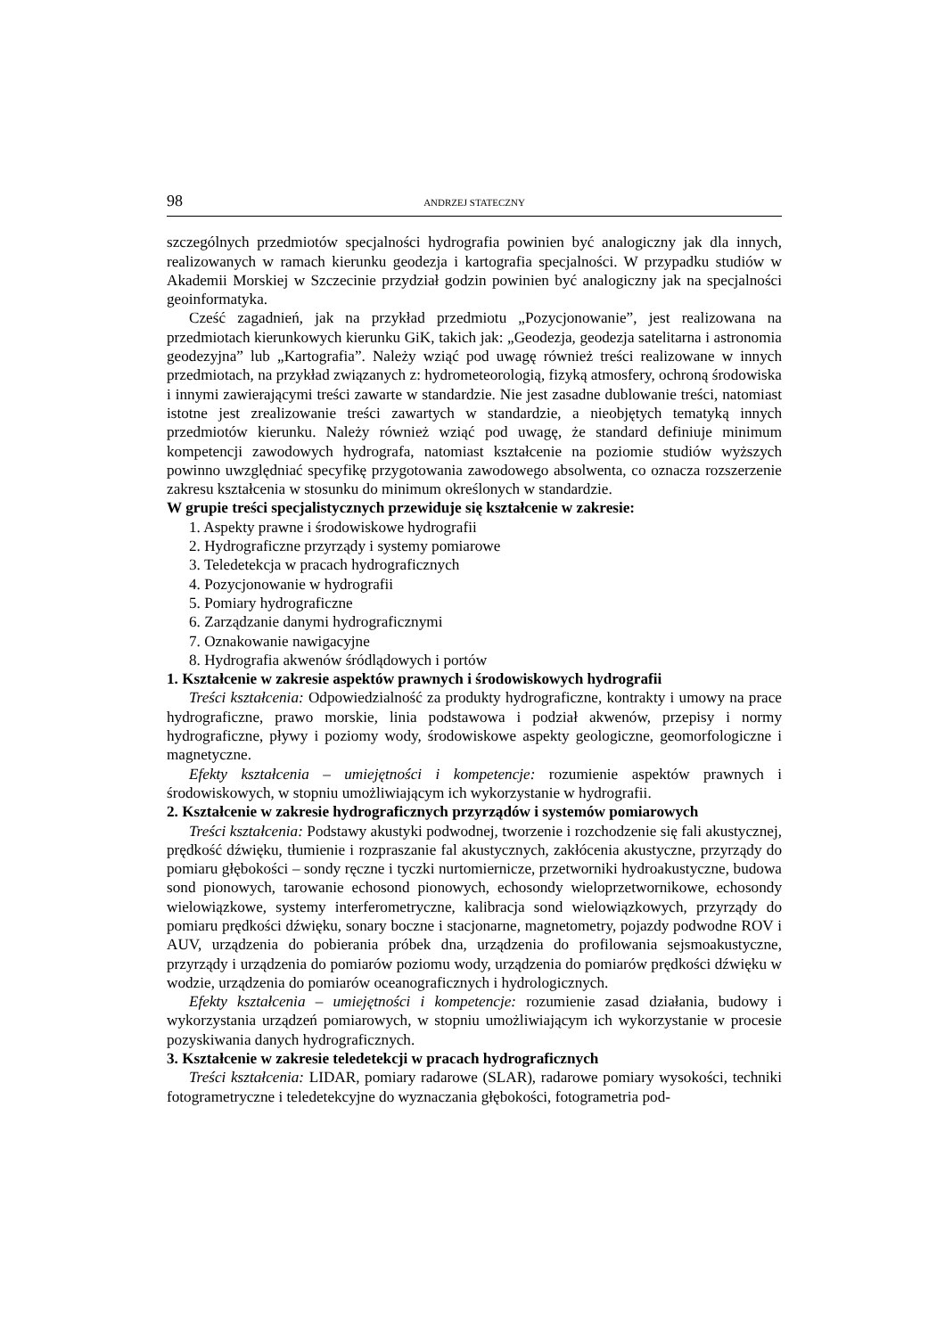98 ANDRZEJ STATECZNY
szczególnych przedmiotów specjalności hydrografia powinien być analogiczny jak dla innych, realizowanych w ramach kierunku geodezja i kartografia specjalności. W przypadku studiów w Akademii Morskiej w Szczecinie przydział godzin powinien być analogiczny jak na specjalności geoinformatyka.
Cześć zagadnień, jak na przykład przedmiotu „Pozycjonowanie”, jest realizowana na przedmiotach kierunkowych kierunku GiK, takich jak: „Geodezja, geodezja satelitarna i astronomia geodezyjna” lub „Kartografia”. Należy wziąć pod uwagę również treści realizowane w innych przedmiotach, na przykład związanych z: hydrometeorologią, fizyką atmosfery, ochroną środowiska i innymi zawierającymi treści zawarte w standardzie. Nie jest zasadne dublowanie treści, natomiast istotne jest zrealizowanie treści zawartych w standardzie, a nieobjętych tematyką innych przedmiotów kierunku. Należy również wziąć pod uwagę, że standard definiuje minimum kompetencji zawodowych hydrografa, natomiast kształcenie na poziomie studiów wyższych powinno uwzględniać specyfikę przygotowania zawodowego absolwenta, co oznacza rozszerzenie zakresu kształcenia w stosunku do minimum określonych w standardzie.
W grupie treści specjalistycznych przewiduje się kształcenie w zakresie:
1. Aspekty prawne i środowiskowe hydrografii
2. Hydrograficzne przyrządy i systemy pomiarowe
3. Teledetekcja w pracach hydrograficznych
4. Pozycjonowanie w hydrografii
5. Pomiary hydrograficzne
6. Zarządzanie danymi hydrograficznymi
7. Oznakowanie nawigacyjne
8. Hydrografia akwenów śródlądowych i portów
1. Kształcenie w zakresie aspektów prawnych i środowiskowych hydrografii
Treści kształcenia: Odpowiedzialność za produkty hydrograficzne, kontrakty i umowy na prace hydrograficzne, prawo morskie, linia podstawowa i podział akwenów, przepisy i normy hydrograficzne, pływy i poziomy wody, środowiskowe aspekty geologiczne, geomorfologiczne i magnetyczne.
Efekty kształcenia – umiejętności i kompetencje: rozumienie aspektów prawnych i środowiskowych, w stopniu umożliwiającym ich wykorzystanie w hydrografii.
2. Kształcenie w zakresie hydrograficznych przyrządów i systemów pomiarowych
Treści kształcenia: Podstawy akustyki podwodnej, tworzenie i rozchodzenie się fali akustycznej, prędkość dźwięku, tłumienie i rozpraszanie fal akustycznych, zakłócenia akustyczne, przyrządy do pomiaru głębokości – sondy ręczne i tyczki nurtomiernicze, przetworniki hydroakustyczne, budowa sond pionowych, tarowanie echosond pionowych, echosondy wieloprzetwornikowe, echosondy wielowiązkowe, systemy interferometryczne, kalibracja sond wielowiązkowych, przyrządy do pomiaru prędkości dźwięku, sonary boczne i stacjonarne, magnetometry, pojazdy podwodne ROV i AUV, urządzenia do pobierania próbek dna, urządzenia do profilowania sejsmoakustyczne, przyrządy i urządzenia do pomiarów poziomu wody, urządzenia do pomiarów prędkości dźwięku w wodzie, urządzenia do pomiarów oceanograficznych i hydrologicznych.
Efekty kształcenia – umiejętności i kompetencje: rozumienie zasad działania, budowy i wykorzystania urządzeń pomiarowych, w stopniu umożliwiającym ich wykorzystanie w procesie pozyskiwania danych hydrograficznych.
3. Kształcenie w zakresie teledetekcji w pracach hydrograficznych
Treści kształcenia: LIDAR, pomiary radarowe (SLAR), radarowe pomiary wysokości, techniki fotogrametryczne i teledetekcyjne do wyznaczania głębokości, fotogrametria pod-